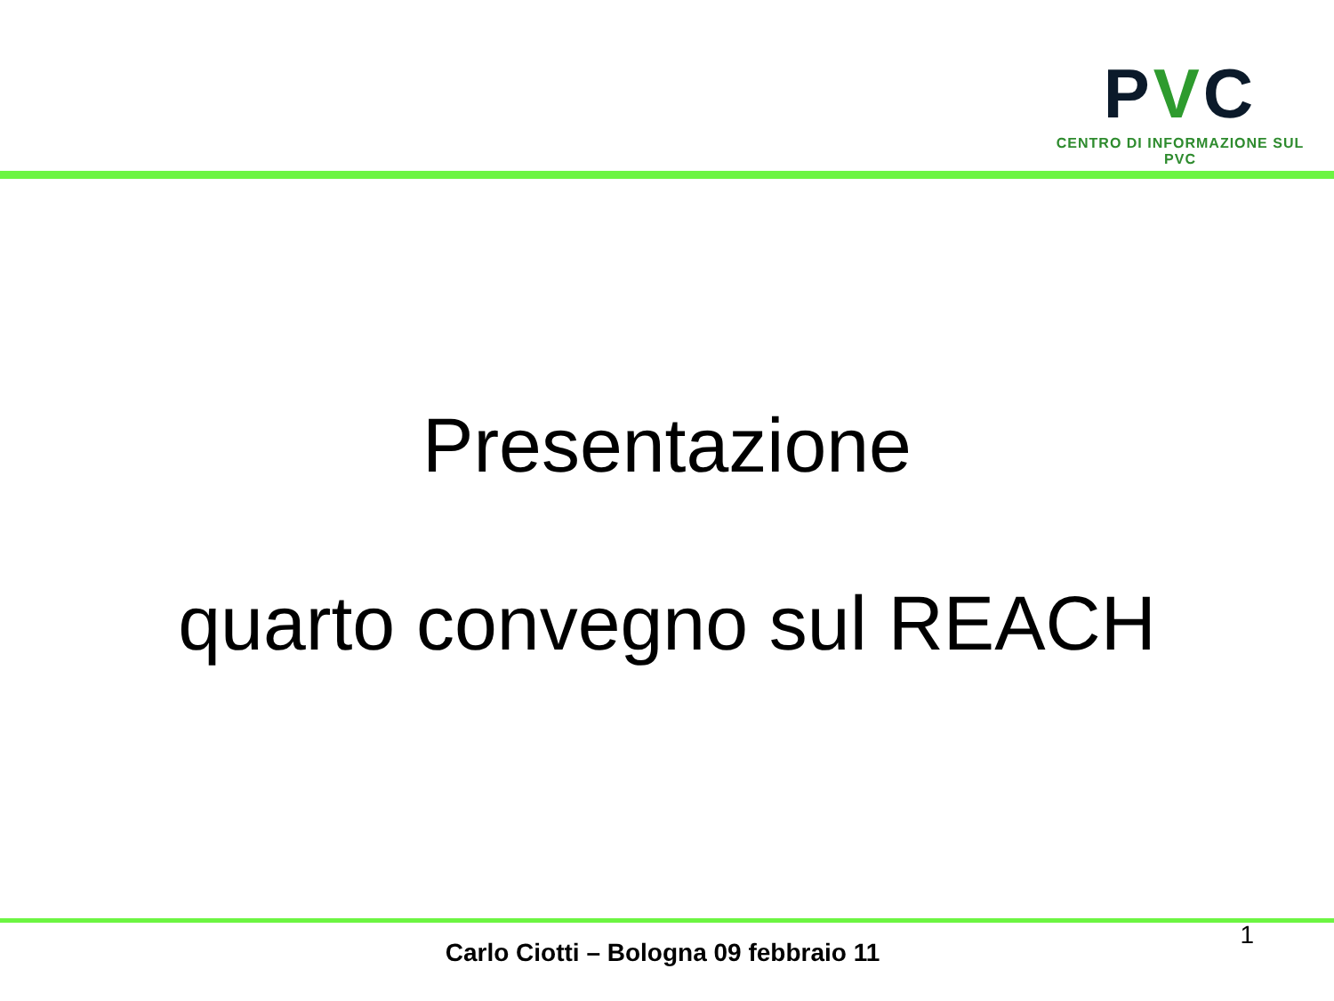PVC
CENTRO DI INFORMAZIONE SUL PVC
Presentazione
quarto convegno sul REACH
1
Carlo Ciotti – Bologna 09 febbraio 11